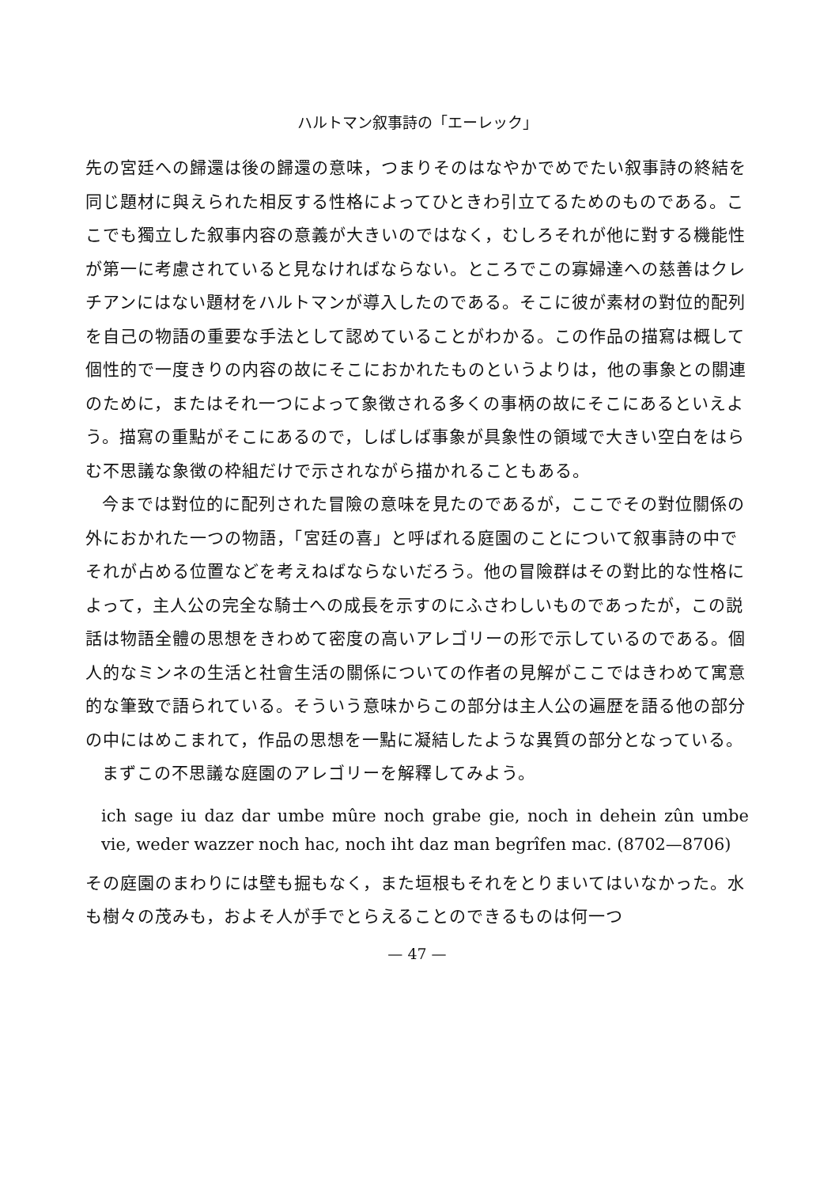ハルトマン叙事詩の「エーレック」
先の宮廷への歸還は後の歸還の意味，つまりそのはなやかでめでたい叙事詩の終結を同じ題材に與えられた相反する性格によってひときわ引立てるためのものである。ここでも獨立した叙事内容の意義が大きいのではなく，むしろそれが他に對する機能性が第一に考慮されていると見なければならない。ところでこの寡婦達への慈善はクレチアンにはない題材をハルトマンが導入したのである。そこに彼が素材の對位的配列を自己の物語の重要な手法として認めていることがわかる。この作品の描寫は概して個性的で一度きりの内容の故にそこにおかれたものというよりは，他の事象との關連のために，またはそれ一つによって象徴される多くの事柄の故にそこにあるといえよう。描寫の重點がそこにあるので，しばしば事象が具象性の領域で大きい空白をはらむ不思議な象徴の枠組だけで示されながら描かれることもある。
今までは對位的に配列された冒險の意味を見たのであるが，ここでその對位關係の外におかれた一つの物語，「宮廷の喜」と呼ばれる庭園のことについて叙事詩の中でそれが占める位置などを考えねばならないだろう。他の冒險群はその對比的な性格によって，主人公の完全な騎士への成長を示すのにふさわしいものであったが，この説話は物語全體の思想をきわめて密度の高いアレゴリーの形で示しているのである。個人的なミンネの生活と社會生活の關係についての作者の見解がここではきわめて寓意的な筆致で語られている。そういう意味からこの部分は主人公の遍歴を語る他の部分の中にはめこまれて，作品の思想を一點に凝結したような異質の部分となっている。
まずこの不思議な庭園のアレゴリーを解釋してみよう。
ich sage iu daz dar umbe mûre noch grabe gie, noch in dehein zûn umbe vie, weder wazzer noch hac, noch iht daz man begrîfen mac. (8702—8706)
その庭園のまわりには壁も掘もなく，また垣根もそれをとりまいてはいなかった。水も樹々の茂みも，およそ人が手でとらえることのできるものは何一つ
— 47 —